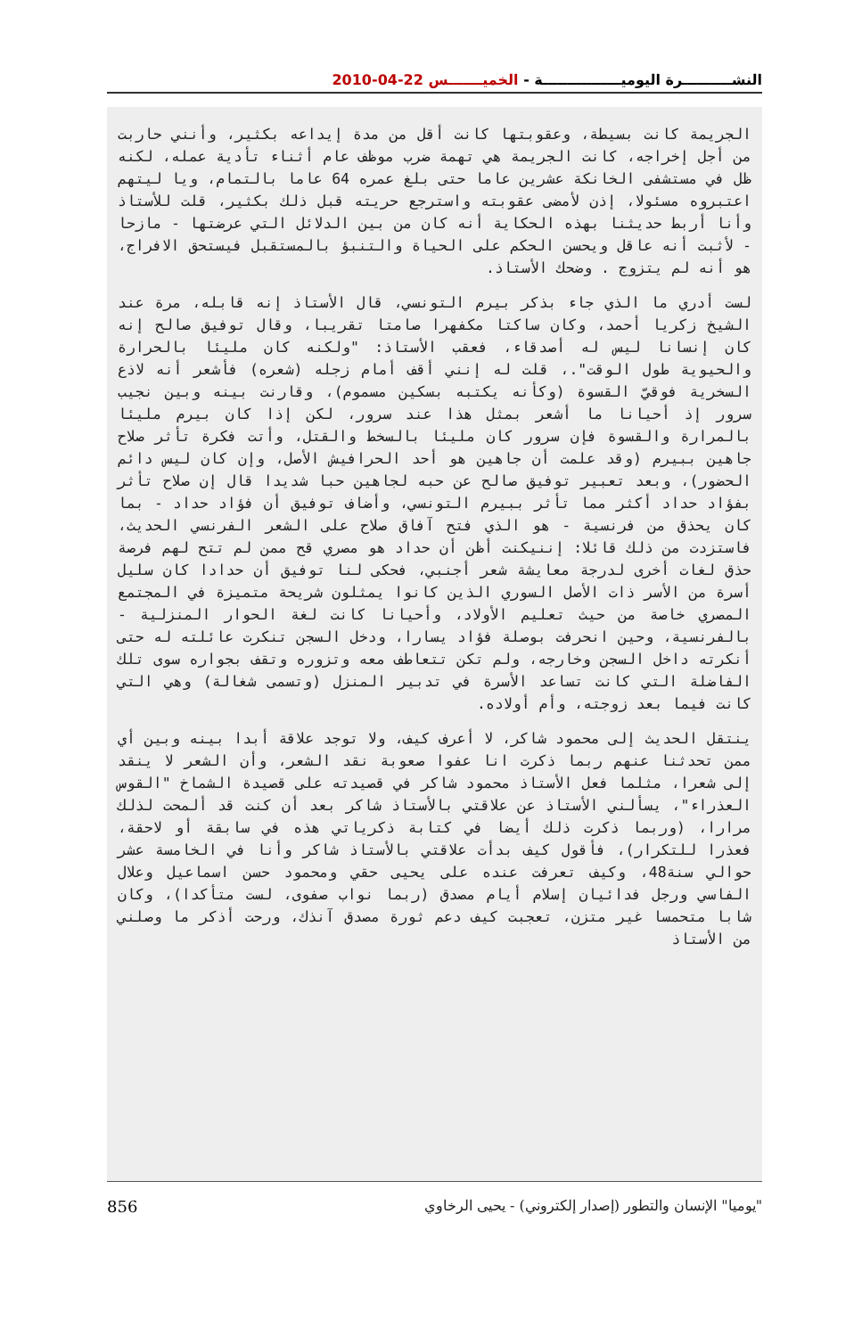النشــــــــــرة اليوميــــــــــــــــة - الخميـــــــس 22-04-2010
الجريمة كانت بسيطة، وعقوبتها كانت أقل من مدة إيداعه بكثير، وأنني حاربت من أجل إخراجه، كانت الجريمة هي تهمة ضرب موظف عام أثناء تأدية عمله، لكنه ظل في مستشفى الخانكة عشرين عاما حتى بلغ عمره 64 عاما بالتمام، ويا ليتهم اعتبروه مسئولا، إذن لأمضى عقوبته واسترجع حريته قبل ذلك بكثير، قلت للأستاذ وأنا أربط حديثنا بهذه الحكاية أنه كان من بين الدلائل التي عرضتها - مازحا - لأثبت أنه عاقل ويحسن الحكم على الحياة والتنبؤ بالمستقبل فيستحق الافراج، هو أنه لم يتزوج . وضحك الأستاذ.
لست أدري ما الذي جاء بذكر بيرم التونسي، قال الأستاذ إنه قابله، مرة عند الشيخ زكريا أحمد، وكان ساكتا مكفهرا صامتا تقريبا، وقال توفيق صالح إنه كان إنسانا ليس له أصدقاء، فعقب الأستاذ: "ولكنه كان مليئا بالحرارة والحيوية طول الوقت".، قلت له إنني أقف أمام زجله (شعره) فأشعر أنه لاذع السخرية فوقيّ القسوة (وكأنه يكتبه بسكين مسموم)، وقارنت بينه وبين نجيب سرور إذ أحيانا ما أشعر بمثل هذا عند سرور، لكن إذا كان بيرم مليئا بالمرارة والقسوة فإن سرور كان مليئا بالسخط والقتل، وأتت فكرة تأثر صلاح جاهين ببيرم (وقد علمت أن جاهين هو أحد الحرافيش الأصل، وإن كان ليس دائم الحضور)، وبعد تعبير توفيق صالح عن حبه لجاهين حبا شديدا قال إن صلاح تأثر بفؤاد حداد أكثر مما تأثر ببيرم التونسي، وأضاف توفيق أن فؤاد حداد - بما كان يحذق من فرنسية - هو الذي فتح آفاق صلاح على الشعر الفرنسي الحديث، فاستزدت من ذلك قائلا: إننيكنت أظن أن حداد هو مصري قح ممن لم تتح لهم فرصة حذق لغات أخرى لدرجة معايشة شعر أجنبي، فحكى لنا توفيق أن حدادا كان سليل أسرة من الأسر ذات الأصل السوري الذين كانوا يمثلون شريحة متميزة في المجتمع المصري خاصة من حيث تعليم الأولاد، وأحيانا كانت لغة الحوار المنزلية - بالفرنسية، وحين انحرفت بوصلة فؤاد يسارا، ودخل السجن تنكرت عائلته له حتى أنكرته داخل السجن وخارجه، ولم تكن تتعاطف معه وتزوره وتقف بجواره سوى تلك الفاضلة التي كانت تساعد الأسرة في تدبير المنزل (وتسمى شغالة) وهي التي كانت فيما بعد زوجته، وأم أولاده.
ينتقل الحديث إلى محمود شاكر، لا أعرف كيف، ولا توجد علاقة أبدا بينه وبين أي ممن تحدثنا عنهم ربما ذكرت انا عفوا صعوبة نقد الشعر، وأن الشعر لا ينقد إلى شعرا، مثلما فعل الأستاذ محمود شاكر في قصيدته على قصيدة الشماخ "القوس العذراء"، يسألني الأستاذ عن علاقتي بالأستاذ شاكر بعد أن كنت قد ألمحت لذلك مرارا، (وربما ذكرت ذلك أيضا في كتابة ذكرياتي هذه في سابقة أو لاحقة، فعذرا للتكرار)، فأقول كيف بدأت علاقتي بالأستاذ شاكر وأنا في الخامسة عشر حوالي سنة48، وكيف تعرفت عنده على يحيى حقي ومحمود حسن اسماعيل وعلال الفاسي ورجل فدائيان إسلام أيام مصدق (ربما نواب صفوى، لست متأكدا)، وكان شابا متحمسا غير متزن، تعجبت كيف دعم ثورة مصدق آنذك، ورحت أذكر ما وصلني من الأستاذ
856 "يوميا" الإنسان والتطور (إصدار إلكتروني) - يحيى الرخاوي